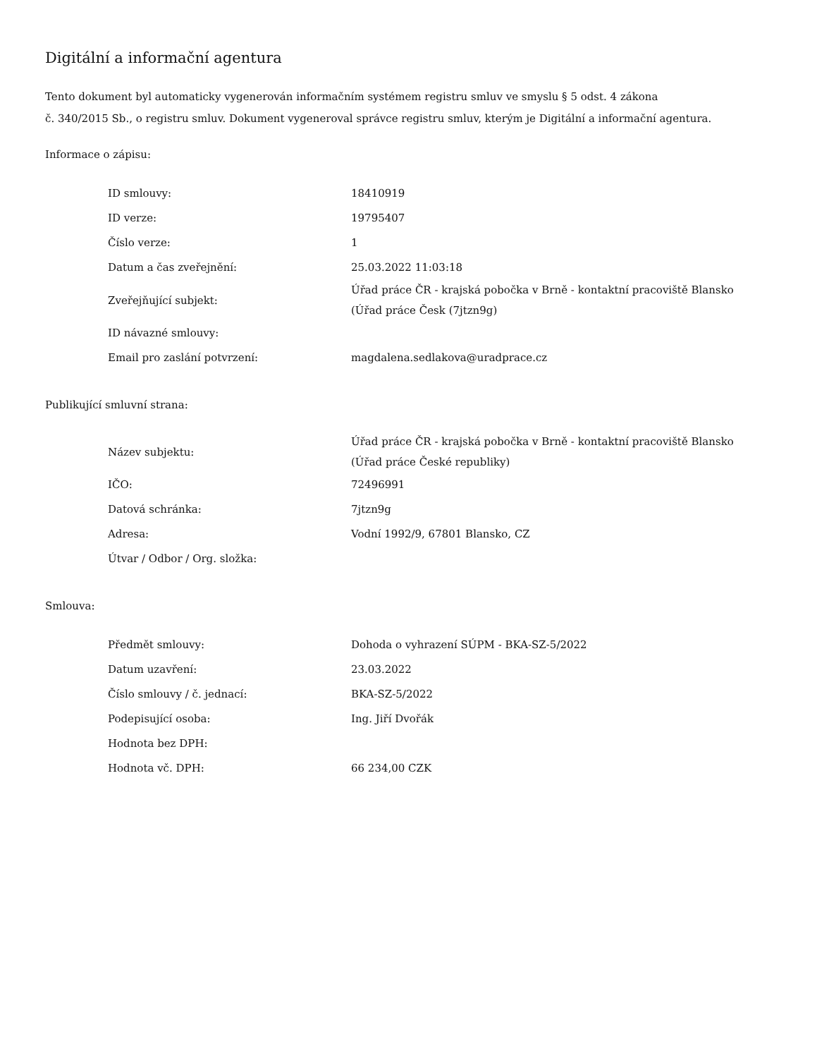Digitální a informační agentura
Tento dokument byl automaticky vygenerován informačním systémem registru smluv ve smyslu § 5 odst. 4 zákona
č. 340/2015 Sb., o registru smluv. Dokument vygeneroval správce registru smluv, kterým je Digitální a informační agentura.
Informace o zápisu:
| ID smlouvy: | 18410919 |
| ID verze: | 19795407 |
| Číslo verze: | 1 |
| Datum a čas zveřejnění: | 25.03.2022 11:03:18 |
| Zveřejňující subjekt: | Úřad práce ČR - krajská pobočka v Brně - kontaktní pracoviště Blansko (Úřad práce Česk (7jtzn9g) |
| ID návazné smlouvy: | |
| Email pro zaslání potvrzení: | magdalena.sedlakova@uradprace.cz |
Publikující smluvní strana:
| Název subjektu: | Úřad práce ČR - krajská pobočka v Brně - kontaktní pracoviště Blansko (Úřad práce České republiky) |
| IČO: | 72496991 |
| Datová schránka: | 7jtzn9g |
| Adresa: | Vodní 1992/9, 67801 Blansko, CZ |
| Útvar / Odbor / Org. složka: | |
Smlouva:
| Předmět smlouvy: | Dohoda o vyhrazení SÚPM - BKA-SZ-5/2022 |
| Datum uzavření: | 23.03.2022 |
| Číslo smlouvy / č. jednací: | BKA-SZ-5/2022 |
| Podepisující osoba: | Ing. Jiří Dvořák |
| Hodnota bez DPH: | |
| Hodnota vč. DPH: | 66 234,00 CZK |